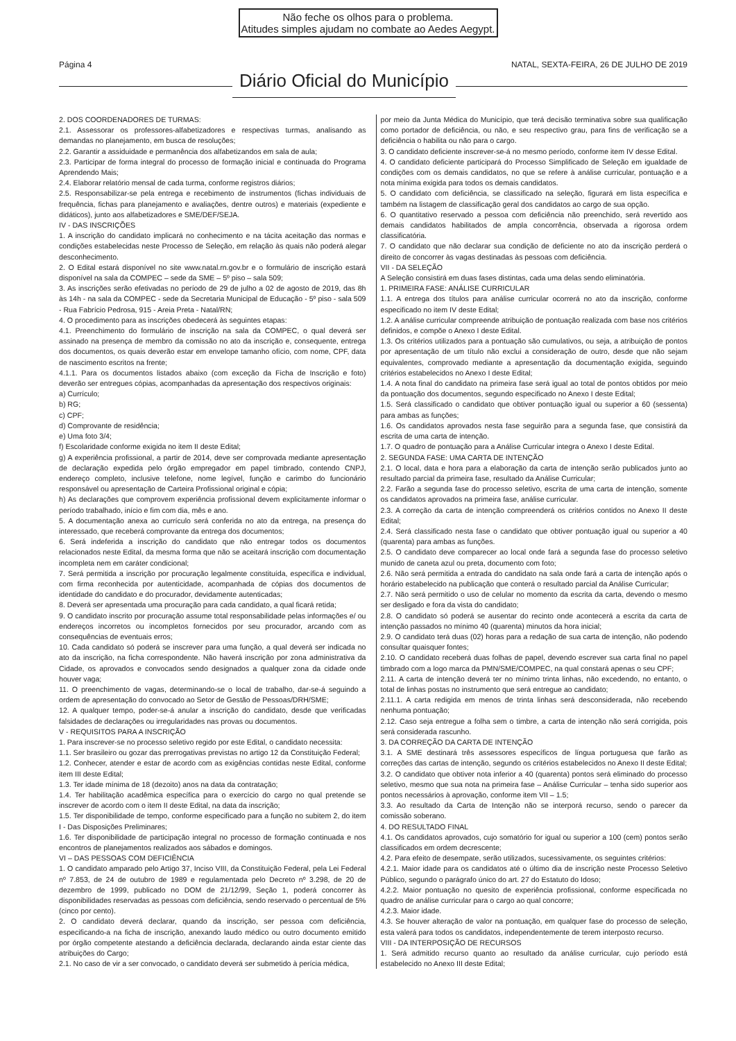Não feche os olhos para o problema.
Atitudes simples ajudam no combate ao Aedes Aegypt.
Página 4
Diário Oficial do Município
NATAL, SEXTA-FEIRA, 26 DE JULHO DE 2019
2. DOS COORDENADORES DE TURMAS:
2.1. Assessorar os professores-alfabetizadores e respectivas turmas, analisando as demandas no planejamento, em busca de resoluções;
2.2. Garantir a assiduidade e permanência dos alfabetizandos em sala de aula;
2.3. Participar de forma integral do processo de formação inicial e continuada do Programa Aprendendo Mais;
2.4. Elaborar relatório mensal de cada turma, conforme registros diários;
2.5. Responsabilizar-se pela entrega e recebimento de instrumentos (fichas individuais de frequência, fichas para planejamento e avaliações, dentre outros) e materiais (expediente e didáticos), junto aos alfabetizadores e SME/DEF/SEJA.
IV - DAS INSCRIÇÕES
1. A inscrição do candidato implicará no conhecimento e na tácita aceitação das normas e condições estabelecidas neste Processo de Seleção, em relação às quais não poderá alegar desconhecimento.
2. O Edital estará disponível no site www.natal.rn.gov.br e o formulário de inscrição estará disponível na sala da COMPEC – sede da SME – 5º piso – sala 509;
3. As inscrições serão efetivadas no período de 29 de julho a 02 de agosto de 2019, das 8h às 14h - na sala da COMPEC - sede da Secretaria Municipal de Educação - 5º piso - sala 509 - Rua Fabrício Pedrosa, 915 - Areia Preta - Natal/RN;
4. O procedimento para as inscrições obedecerá às seguintes etapas:
4.1. Preenchimento do formulário de inscrição na sala da COMPEC, o qual deverá ser assinado na presença de membro da comissão no ato da inscrição e, consequente, entrega dos documentos, os quais deverão estar em envelope tamanho ofício, com nome, CPF, data de nascimento escritos na frente;
4.1.1. Para os documentos listados abaixo (com exceção da Ficha de Inscrição e foto) deverão ser entregues cópias, acompanhadas da apresentação dos respectivos originais:
a) Currículo;
b) RG;
c) CPF;
d) Comprovante de residência;
e) Uma foto 3/4;
f) Escolaridade conforme exigida no item II deste Edital;
g) A experiência profissional, a partir de 2014, deve ser comprovada mediante apresentação de declaração expedida pelo órgão empregador em papel timbrado, contendo CNPJ, endereço completo, inclusive telefone, nome legível, função e carimbo do funcionário responsável ou apresentação de Carteira Profissional original e cópia;
h) As declarações que comprovem experiência profissional devem explicitamente informar o período trabalhado, início e fim com dia, mês e ano.
5. A documentação anexa ao currículo será conferida no ato da entrega, na presença do interessado, que receberá comprovante da entrega dos documentos;
6. Será indeferida a inscrição do candidato que não entregar todos os documentos relacionados neste Edital, da mesma forma que não se aceitará inscrição com documentação incompleta nem em caráter condicional;
7. Será permitida a inscrição por procuração legalmente constituída, específica e individual, com firma reconhecida por autenticidade, acompanhada de cópias dos documentos de identidade do candidato e do procurador, devidamente autenticadas;
8. Deverá ser apresentada uma procuração para cada candidato, a qual ficará retida;
9. O candidato inscrito por procuração assume total responsabilidade pelas informações e/ ou endereços incorretos ou incompletos fornecidos por seu procurador, arcando com as consequências de eventuais erros;
10. Cada candidato só poderá se inscrever para uma função, a qual deverá ser indicada no ato da inscrição, na ficha correspondente. Não haverá inscrição por zona administrativa da Cidade, os aprovados e convocados sendo designados a qualquer zona da cidade onde houver vaga;
11. O preenchimento de vagas, determinando-se o local de trabalho, dar-se-á seguindo a ordem de apresentação do convocado ao Setor de Gestão de Pessoas/DRH/SME;
12. A qualquer tempo, poder-se-á anular a inscrição do candidato, desde que verificadas falsidades de declarações ou irregularidades nas provas ou documentos.
V - REQUISITOS PARA A INSCRIÇÃO
1. Para inscrever-se no processo seletivo regido por este Edital, o candidato necessita:
1.1. Ser brasileiro ou gozar das prerrogativas previstas no artigo 12 da Constituição Federal;
1.2. Conhecer, atender e estar de acordo com as exigências contidas neste Edital, conforme item III deste Edital;
1.3. Ter idade mínima de 18 (dezoito) anos na data da contratação;
1.4. Ter habilitação acadêmica específica para o exercício do cargo no qual pretende se inscrever de acordo com o item II deste Edital, na data da inscrição;
1.5. Ter disponibilidade de tempo, conforme especificado para a função no subitem 2, do item I - Das Disposições Preliminares;
1.6. Ter disponibilidade de participação integral no processo de formação continuada e nos encontros de planejamentos realizados aos sábados e domingos.
VI – DAS PESSOAS COM DEFICIÊNCIA
1. O candidato amparado pelo Artigo 37, Inciso VIII, da Constituição Federal, pela Lei Federal nº 7.853, de 24 de outubro de 1989 e regulamentada pelo Decreto nº 3.298, de 20 de dezembro de 1999, publicado no DOM de 21/12/99, Seção 1, poderá concorrer às disponibilidades reservadas as pessoas com deficiência, sendo reservado o percentual de 5% (cinco por cento).
2. O candidato deverá declarar, quando da inscrição, ser pessoa com deficiência, especificando-a na ficha de inscrição, anexando laudo médico ou outro documento emitido por órgão competente atestando a deficiência declarada, declarando ainda estar ciente das atribuições do Cargo;
2.1. No caso de vir a ser convocado, o candidato deverá ser submetido à perícia médica,
por meio da Junta Médica do Município, que terá decisão terminativa sobre sua qualificação como portador de deficiência, ou não, e seu respectivo grau, para fins de verificação se a deficiência o habilita ou não para o cargo.
3. O candidato deficiente inscrever-se-á no mesmo período, conforme item IV desse Edital.
4. O candidato deficiente participará do Processo Simplificado de Seleção em igualdade de condições com os demais candidatos, no que se refere à análise curricular, pontuação e a nota mínima exigida para todos os demais candidatos.
5. O candidato com deficiência, se classificado na seleção, figurará em lista específica e também na listagem de classificação geral dos candidatos ao cargo de sua opção.
6. O quantitativo reservado a pessoa com deficiência não preenchido, será revertido aos demais candidatos habilitados de ampla concorrência, observada a rigorosa ordem classificatória.
7. O candidato que não declarar sua condição de deficiente no ato da inscrição perderá o direito de concorrer às vagas destinadas às pessoas com deficiência.
VII - DA SELEÇÃO
A Seleção consistirá em duas fases distintas, cada uma delas sendo eliminatória.
1. PRIMEIRA FASE: ANÁLISE CURRICULAR
1.1. A entrega dos títulos para análise curricular ocorrerá no ato da inscrição, conforme especificado no item IV deste Edital;
1.2. A análise curricular compreende atribuição de pontuação realizada com base nos critérios definidos, e compõe o Anexo I deste Edital.
1.3. Os critérios utilizados para a pontuação são cumulativos, ou seja, a atribuição de pontos por apresentação de um título não exclui a consideração de outro, desde que não sejam equivalentes, comprovado mediante a apresentação da documentação exigida, seguindo critérios estabelecidos no Anexo I deste Edital;
1.4. A nota final do candidato na primeira fase será igual ao total de pontos obtidos por meio da pontuação dos documentos, segundo especificado no Anexo I deste Edital;
1.5. Será classificado o candidato que obtiver pontuação igual ou superior a 60 (sessenta) para ambas as funções;
1.6. Os candidatos aprovados nesta fase seguirão para a segunda fase, que consistirá da escrita de uma carta de intenção.
1.7. O quadro de pontuação para a Análise Curricular integra o Anexo I deste Edital.
2. SEGUNDA FASE: UMA CARTA DE INTENÇÃO
2.1. O local, data e hora para a elaboração da carta de intenção serão publicados junto ao resultado parcial da primeira fase, resultado da Análise Curricular;
2.2. Farão a segunda fase do processo seletivo, escrita de uma carta de intenção, somente os candidatos aprovados na primeira fase, análise curricular.
2.3. A correção da carta de intenção compreenderá os critérios contidos no Anexo II deste Edital;
2.4. Será classificado nesta fase o candidato que obtiver pontuação igual ou superior a 40 (quarenta) para ambas as funções.
2.5. O candidato deve comparecer ao local onde fará a segunda fase do processo seletivo munido de caneta azul ou preta, documento com foto;
2.6. Não será permitida a entrada do candidato na sala onde fará a carta de intenção após o horário estabelecido na publicação que conterá o resultado parcial da Análise Curricular;
2.7. Não será permitido o uso de celular no momento da escrita da carta, devendo o mesmo ser desligado e fora da vista do candidato;
2.8. O candidato só poderá se ausentar do recinto onde acontecerá a escrita da carta de intenção passados no mínimo 40 (quarenta) minutos da hora inicial;
2.9. O candidato terá duas (02) horas para a redação de sua carta de intenção, não podendo consultar quaisquer fontes;
2.10. O candidato receberá duas folhas de papel, devendo escrever sua carta final no papel timbrado com a logo marca da PMN/SME/COMPEC, na qual constará apenas o seu CPF;
2.11. A carta de intenção deverá ter no mínimo trinta linhas, não excedendo, no entanto, o total de linhas postas no instrumento que será entregue ao candidato;
2.11.1. A carta redigida em menos de trinta linhas será desconsiderada, não recebendo nenhuma pontuação;
2.12. Caso seja entregue a folha sem o timbre, a carta de intenção não será corrigida, pois será considerada rascunho.
3. DA CORREÇÃO DA CARTA DE INTENÇÃO
3.1. A SME destinará três assessores específicos de língua portuguesa que farão as correções das cartas de intenção, segundo os critérios estabelecidos no Anexo II deste Edital;
3.2. O candidato que obtiver nota inferior a 40 (quarenta) pontos será eliminado do processo seletivo, mesmo que sua nota na primeira fase – Análise Curricular – tenha sido superior aos pontos necessários à aprovação, conforme item VII – 1.5;
3.3. Ao resultado da Carta de Intenção não se interporá recurso, sendo o parecer da comissão soberano.
4. DO RESULTADO FINAL
4.1. Os candidatos aprovados, cujo somatório for igual ou superior a 100 (cem) pontos serão classificados em ordem decrescente;
4.2. Para efeito de desempate, serão utilizados, sucessivamente, os seguintes critérios:
4.2.1. Maior idade para os candidatos até o último dia de inscrição neste Processo Seletivo Público, segundo o parágrafo único do art. 27 do Estatuto do Idoso;
4.2.2. Maior pontuação no quesito de experiência profissional, conforme especificada no quadro de análise curricular para o cargo ao qual concorre;
4.2.3. Maior idade.
4.3. Se houver alteração de valor na pontuação, em qualquer fase do processo de seleção, esta valerá para todos os candidatos, independentemente de terem interposto recurso.
VIII - DA INTERPOSIÇÃO DE RECURSOS
1. Será admitido recurso quanto ao resultado da análise curricular, cujo período está estabelecido no Anexo III deste Edital;